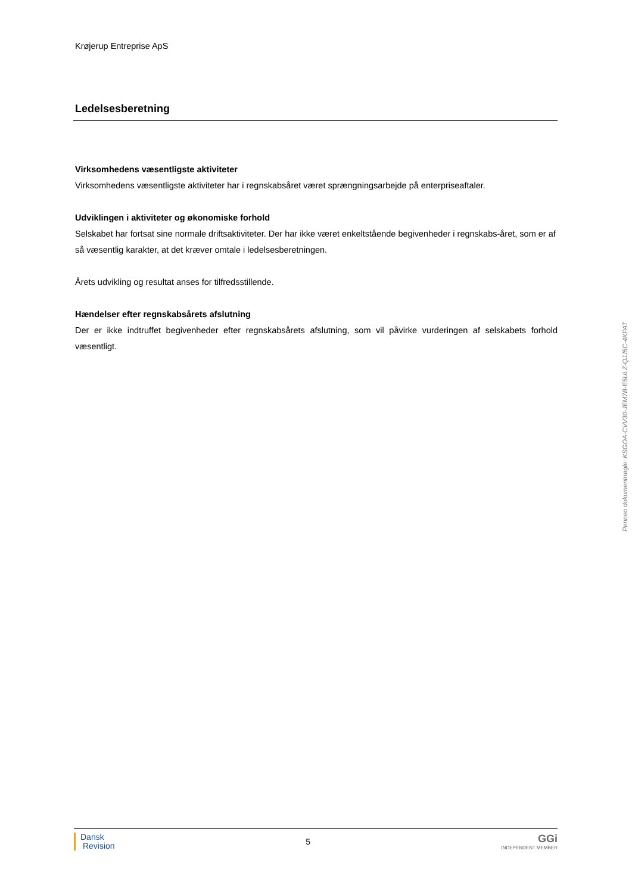Krøjerup Entreprise ApS
Ledelsesberetning
Virksomhedens væsentligste aktiviteter
Virksomhedens væsentligste aktiviteter har i regnskabsåret været sprængningsarbejde på enterpriseaftaler.
Udviklingen i aktiviteter og økonomiske forhold
Selskabet har fortsat sine normale driftsaktiviteter. Der har ikke været enkeltstående begivenheder i regnskabs-året, som er af så væsentlig karakter, at det kræver omtale i ledelsesberetningen.
Årets udvikling og resultat anses for tilfredsstillende.
Hændelser efter regnskabsårets afslutning
Der er ikke indtruffet begivenheder efter regnskabsårets afslutning, som vil påvirke vurderingen af selskabets forhold væsentligt.
Penneo dokumentnøgle: KSGOA-CVV30-JEM7B-E5ULZ-QJJ5C-4KPAT
Dansk
Revision
5
GGi
INDEPENDENT MEMBER